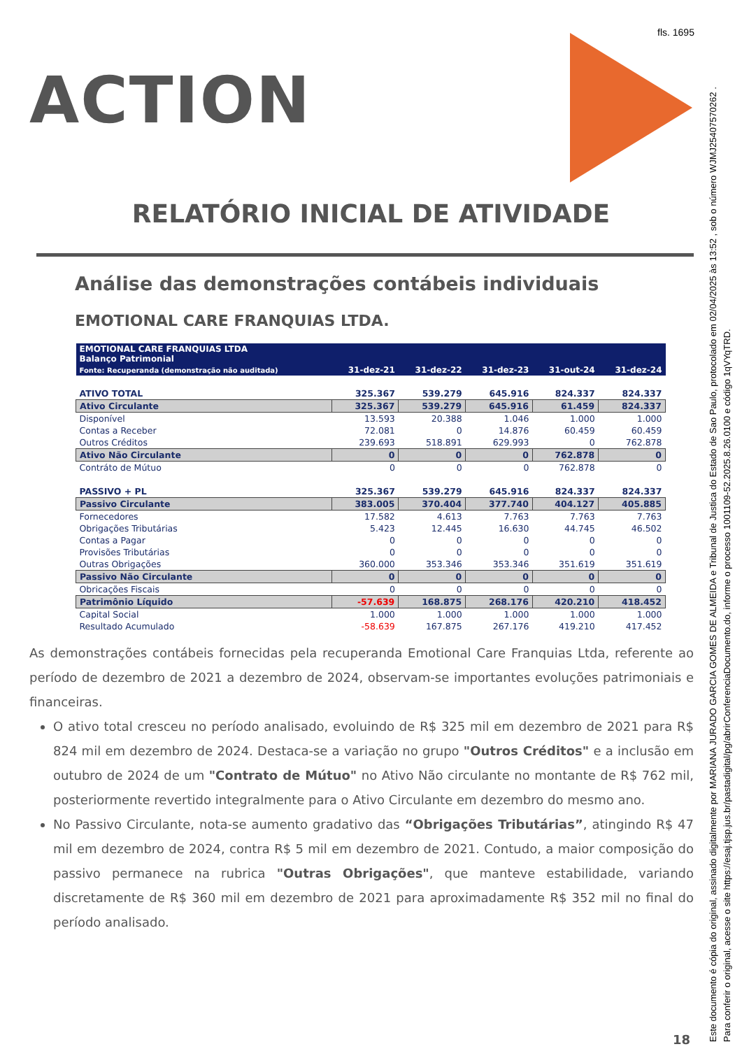fls. 1695
ACTION
Este documento é cópia do original, assinado digitalmente por MARIANA JURADO GARCIA GOMES DE ALMEIDA e Tribunal de Justica do Estado de Sao Paulo, protocolado em 02/04/2025 às 13:52 , sob o número WJMJ25407570262 .
Para conferir o original, acesse o site https://esaj.tjsp.jus.br/pastadigital/pg/abrirConferenciaDocumento.do, informe o processo 1001109-52.2025.8.26.0100 e código 1qVYqTRD.
RELATÓRIO INICIAL DE ATIVIDADE
Análise das demonstrações contábeis individuais
EMOTIONAL CARE FRANQUIAS LTDA.
| EMOTIONAL CARE FRANQUIAS LTDA Balanço Patrimonial | | | | | |
| --- | --- | --- | --- | --- | --- |
| Fonte: Recuperanda (demonstração não auditada) | 31-dez-21 | 31-dez-22 | 31-dez-23 | 31-out-24 | 31-dez-24 |
| ATIVO TOTAL | 325.367 | 539.279 | 645.916 | 824.337 | 824.337 |
| Ativo Circulante | 325.367 | 539.279 | 645.916 | 61.459 | 824.337 |
| Disponível | 13.593 | 20.388 | 1.046 | 1.000 | 1.000 |
| Contas a Receber | 72.081 | 0 | 14.876 | 60.459 | 60.459 |
| Outros Créditos | 239.693 | 518.891 | 629.993 | 0 | 762.878 |
| Ativo Não Circulante | 0 | 0 | 0 | 762.878 | 0 |
| Contráto de Mútuo | 0 | 0 | 0 | 762.878 | 0 |
| PASSIVO + PL | 325.367 | 539.279 | 645.916 | 824.337 | 824.337 |
| Passivo Circulante | 383.005 | 370.404 | 377.740 | 404.127 | 405.885 |
| Fornecedores | 17.582 | 4.613 | 7.763 | 7.763 | 7.763 |
| Obrigações Tributárias | 5.423 | 12.445 | 16.630 | 44.745 | 46.502 |
| Contas a Pagar | 0 | 0 | 0 | 0 | 0 |
| Provisões Tributárias | 0 | 0 | 0 | 0 | 0 |
| Outras Obrigações | 360.000 | 353.346 | 353.346 | 351.619 | 351.619 |
| Passivo Não Circulante | 0 | 0 | 0 | 0 | 0 |
| Obricações Fiscais | 0 | 0 | 0 | 0 | 0 |
| Patrimônio Líquido | -57.639 | 168.875 | 268.176 | 420.210 | 418.452 |
| Capital Social | 1.000 | 1.000 | 1.000 | 1.000 | 1.000 |
| Resultado Acumulado | -58.639 | 167.875 | 267.176 | 419.210 | 417.452 |
As demonstrações contábeis fornecidas pela recuperanda Emotional Care Franquias Ltda, referente ao período de dezembro de 2021 a dezembro de 2024, observam-se importantes evoluções patrimoniais e financeiras.
O ativo total cresceu no período analisado, evoluindo de R$ 325 mil em dezembro de 2021 para R$ 824 mil em dezembro de 2024. Destaca-se a variação no grupo "Outros Créditos" e a inclusão em outubro de 2024 de um "Contrato de Mútuo" no Ativo Não circulante no montante de R$ 762 mil, posteriormente revertido integralmente para o Ativo Circulante em dezembro do mesmo ano.
No Passivo Circulante, nota-se aumento gradativo das “Obrigações Tributárias”, atingindo R$ 47 mil em dezembro de 2024, contra R$ 5 mil em dezembro de 2021. Contudo, a maior composição do passivo permanece na rubrica "Outras Obrigações", que manteve estabilidade, variando discretamente de R$ 360 mil em dezembro de 2021 para aproximadamente R$ 352 mil no final do período analisado.
18